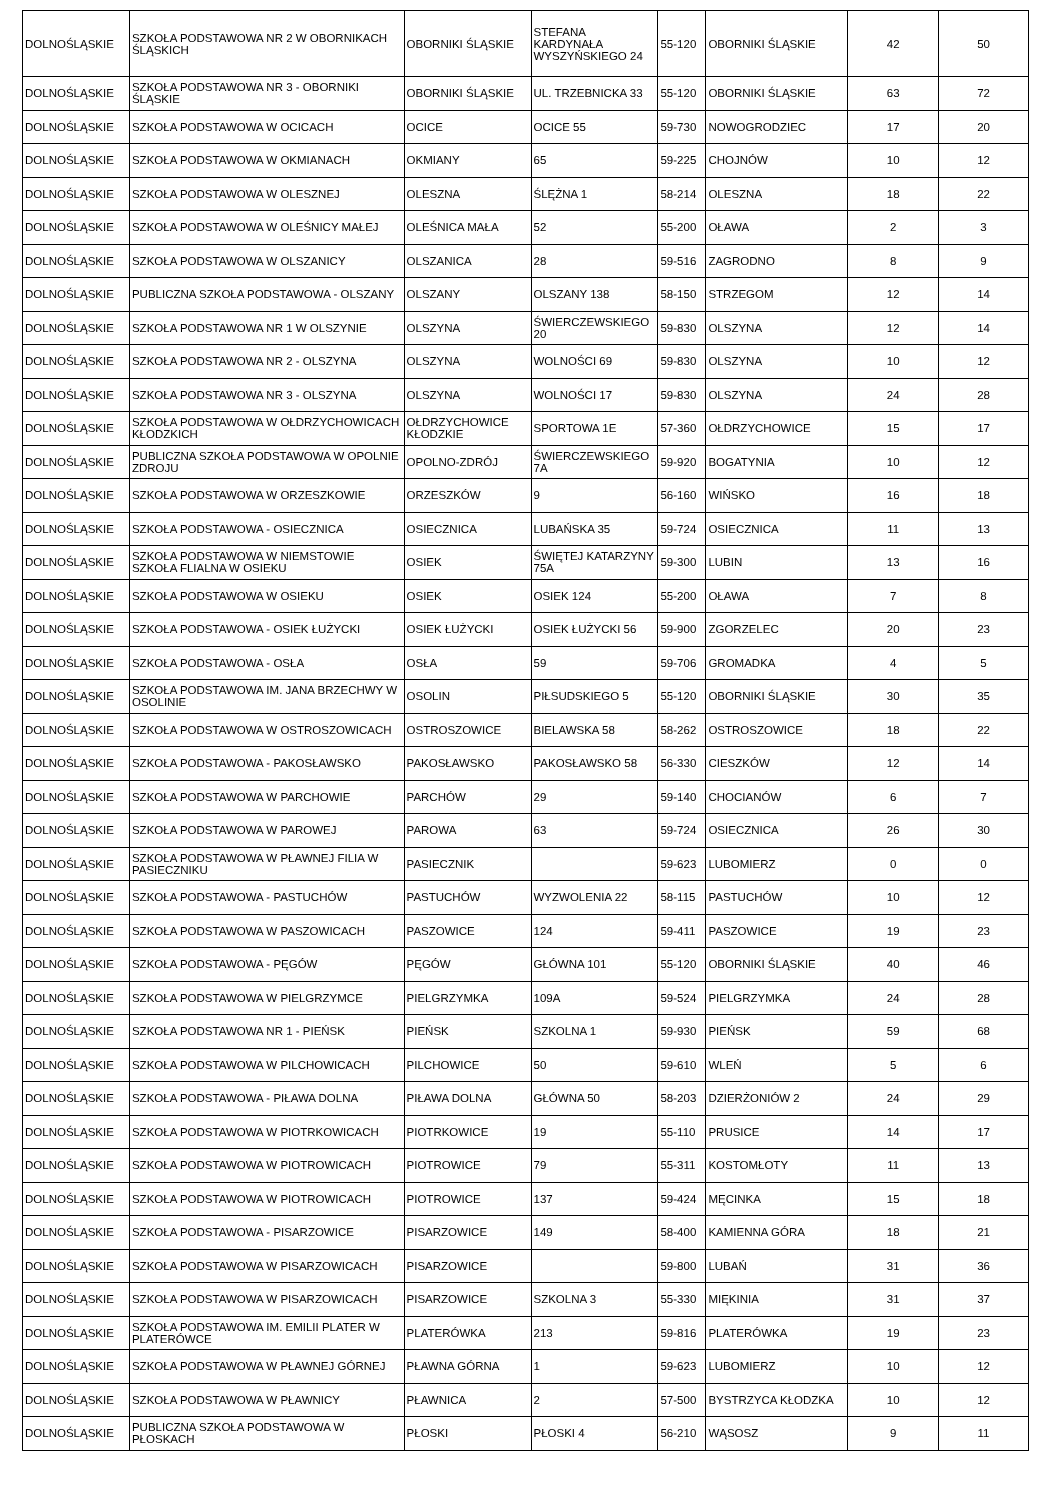| DOLNOŚLĄSKIE | SZKOŁA PODSTAWOWA NR 2 W OBORNIKACH ŚLĄSKICH | OBORNIKI ŚLĄSKIE | STEFANA KARDYNAŁA WYSZYŃSKIEGO 24 | 55-120 | OBORNIKI ŚLĄSKIE | 42 | 50 |
| DOLNOŚLĄSKIE | SZKOŁA PODSTAWOWA NR 3 - OBORNIKI ŚLĄSKIE | OBORNIKI ŚLĄSKIE | UL. TRZEBNICKA 33 | 55-120 | OBORNIKI ŚLĄSKIE | 63 | 72 |
| DOLNOŚLĄSKIE | SZKOŁA PODSTAWOWA W OCICACH | OCICE | OCICE 55 | 59-730 | NOWOGRODZIEC | 17 | 20 |
| DOLNOŚLĄSKIE | SZKOŁA PODSTAWOWA W OKMIANACH | OKMIANY | 65 | 59-225 | CHOJNÓW | 10 | 12 |
| DOLNOŚLĄSKIE | SZKOŁA PODSTAWOWA W OLESZNEJ | OLESZNA | ŚLĘŻNA 1 | 58-214 | OLESZNA | 18 | 22 |
| DOLNOŚLĄSKIE | SZKOŁA PODSTAWOWA W OLEŚNICY MAŁEJ | OLEŚNICA MAŁA | 52 | 55-200 | OŁAWA | 2 | 3 |
| DOLNOŚLĄSKIE | SZKOŁA PODSTAWOWA W OLSZANICY | OLSZANICA | 28 | 59-516 | ZAGRODNO | 8 | 9 |
| DOLNOŚLĄSKIE | PUBLICZNA SZKOŁA PODSTAWOWA - OLSZANY | OLSZANY | OLSZANY 138 | 58-150 | STRZEGOM | 12 | 14 |
| DOLNOŚLĄSKIE | SZKOŁA PODSTAWOWA NR 1 W OLSZYNIE | OLSZYNA | ŚWIERCZEWSKIEGO 20 | 59-830 | OLSZYNA | 12 | 14 |
| DOLNOŚLĄSKIE | SZKOŁA PODSTAWOWA NR 2 - OLSZYNA | OLSZYNA | WOLNOŚCI 69 | 59-830 | OLSZYNA | 10 | 12 |
| DOLNOŚLĄSKIE | SZKOŁA PODSTAWOWA NR 3 - OLSZYNA | OLSZYNA | WOLNOŚCI 17 | 59-830 | OLSZYNA | 24 | 28 |
| DOLNOŚLĄSKIE | SZKOŁA PODSTAWOWA W OŁDRZYCHOWICACH KŁODZKICH | OŁDRZYCHOWICE KŁODZKIE | SPORTOWA 1E | 57-360 | OŁDRZYCHOWICE | 15 | 17 |
| DOLNOŚLĄSKIE | PUBLICZNA SZKOŁA PODSTAWOWA W OPOLNIE ZDROJU | OPOLNO-ZDRÓJ | ŚWIERCZEWSKIEGO 7A | 59-920 | BOGATYNIA | 10 | 12 |
| DOLNOŚLĄSKIE | SZKOŁA PODSTAWOWA W ORZESZKOWIE | ORZESZKÓW | 9 | 56-160 | WIŃSKO | 16 | 18 |
| DOLNOŚLĄSKIE | SZKOŁA PODSTAWOWA - OSIECZNICA | OSIECZNICA | LUBAŃSKA 35 | 59-724 | OSIECZNICA | 11 | 13 |
| DOLNOŚLĄSKIE | SZKOŁA PODSTAWOWA W NIEMSTOWIE SZKOŁA FLIALNA W OSIEKU | OSIEK | ŚWIĘTEJ KATARZYNY 75A | 59-300 | LUBIN | 13 | 16 |
| DOLNOŚLĄSKIE | SZKOŁA PODSTAWOWA W OSIEKU | OSIEK | OSIEK 124 | 55-200 | OŁAWA | 7 | 8 |
| DOLNOŚLĄSKIE | SZKOŁA PODSTAWOWA - OSIEK ŁUŻYCKI | OSIEK ŁUŻYCKI | OSIEK ŁUŻYCKI 56 | 59-900 | ZGORZELEC | 20 | 23 |
| DOLNOŚLĄSKIE | SZKOŁA PODSTAWOWA - OSŁA | OSŁA | 59 | 59-706 | GROMADKA | 4 | 5 |
| DOLNOŚLĄSKIE | SZKOŁA PODSTAWOWA IM. JANA BRZECHWY W OSOLINIE | OSOLIN | PIŁSUDSKIEGO 5 | 55-120 | OBORNIKI ŚLĄSKIE | 30 | 35 |
| DOLNOŚLĄSKIE | SZKOŁA PODSTAWOWA W OSTROSZOWICACH | OSTROSZOWICE | BIELAWSKA 58 | 58-262 | OSTROSZOWICE | 18 | 22 |
| DOLNOŚLĄSKIE | SZKOŁA PODSTAWOWA - PAKOSŁAWSKO | PAKOSŁAWSKO | PAKOSŁAWSKO 58 | 56-330 | CIESZKÓW | 12 | 14 |
| DOLNOŚLĄSKIE | SZKOŁA PODSTAWOWA W PARCHOWIE | PARCHÓW | 29 | 59-140 | CHOCIANÓW | 6 | 7 |
| DOLNOŚLĄSKIE | SZKOŁA PODSTAWOWA W PAROWEJ | PAROWA | 63 | 59-724 | OSIECZNICA | 26 | 30 |
| DOLNOŚLĄSKIE | SZKOŁA PODSTAWOWA W PŁAWNEJ FILIA W PASIECZNIKU | PASIECZNIK | | 59-623 | LUBOMIERZ | 0 | 0 |
| DOLNOŚLĄSKIE | SZKOŁA PODSTAWOWA - PASTUCHÓW | PASTUCHÓW | WYZWOLENIA 22 | 58-115 | PASTUCHÓW | 10 | 12 |
| DOLNOŚLĄSKIE | SZKOŁA PODSTAWOWA W PASZOWICACH | PASZOWICE | 124 | 59-411 | PASZOWICE | 19 | 23 |
| DOLNOŚLĄSKIE | SZKOŁA PODSTAWOWA - PĘGÓW | PĘGÓW | GŁÓWNA 101 | 55-120 | OBORNIKI ŚLĄSKIE | 40 | 46 |
| DOLNOŚLĄSKIE | SZKOŁA PODSTAWOWA W PIELGRZYMCE | PIELGRZYMKA | 109A | 59-524 | PIELGRZYMKA | 24 | 28 |
| DOLNOŚLĄSKIE | SZKOŁA PODSTAWOWA NR 1 - PIEŃSK | PIEŃSK | SZKOLNA 1 | 59-930 | PIEŃSK | 59 | 68 |
| DOLNOŚLĄSKIE | SZKOŁA PODSTAWOWA W PILCHOWICACH | PILCHOWICE | 50 | 59-610 | WLEŃ | 5 | 6 |
| DOLNOŚLĄSKIE | SZKOŁA PODSTAWOWA - PIŁAWA DOLNA | PIŁAWA DOLNA | GŁÓWNA 50 | 58-203 | DZIERŻONIÓW 2 | 24 | 29 |
| DOLNOŚLĄSKIE | SZKOŁA PODSTAWOWA W PIOTRKOWICACH | PIOTRKOWICE | 19 | 55-110 | PRUSICE | 14 | 17 |
| DOLNOŚLĄSKIE | SZKOŁA PODSTAWOWA W PIOTROWICACH | PIOTROWICE | 79 | 55-311 | KOSTOMŁOTY | 11 | 13 |
| DOLNOŚLĄSKIE | SZKOŁA PODSTAWOWA W PIOTROWICACH | PIOTROWICE | 137 | 59-424 | MĘCINKA | 15 | 18 |
| DOLNOŚLĄSKIE | SZKOŁA PODSTAWOWA - PISARZOWICE | PISARZOWICE | 149 | 58-400 | KAMIENNA GÓRA | 18 | 21 |
| DOLNOŚLĄSKIE | SZKOŁA PODSTAWOWA W PISARZOWICACH | PISARZOWICE | | 59-800 | LUBAŃ | 31 | 36 |
| DOLNOŚLĄSKIE | SZKOŁA PODSTAWOWA W PISARZOWICACH | PISARZOWICE | SZKOLNA 3 | 55-330 | MIĘKINIA | 31 | 37 |
| DOLNOŚLĄSKIE | SZKOŁA PODSTAWOWA IM. EMILII PLATER W PLATERÓWCE | PLATERÓWKA | 213 | 59-816 | PLATERÓWKA | 19 | 23 |
| DOLNOŚLĄSKIE | SZKOŁA PODSTAWOWA W PŁAWNEJ GÓRNEJ | PŁAWNA GÓRNA | 1 | 59-623 | LUBOMIERZ | 10 | 12 |
| DOLNOŚLĄSKIE | SZKOŁA PODSTAWOWA W PŁAWNICY | PŁAWNICA | 2 | 57-500 | BYSTRZYCA KŁODZKA | 10 | 12 |
| DOLNOŚLĄSKIE | PUBLICZNA SZKOŁA PODSTAWOWA W PŁOSKACH | PŁOSKI | PŁOSKI 4 | 56-210 | WĄSOSZ | 9 | 11 |